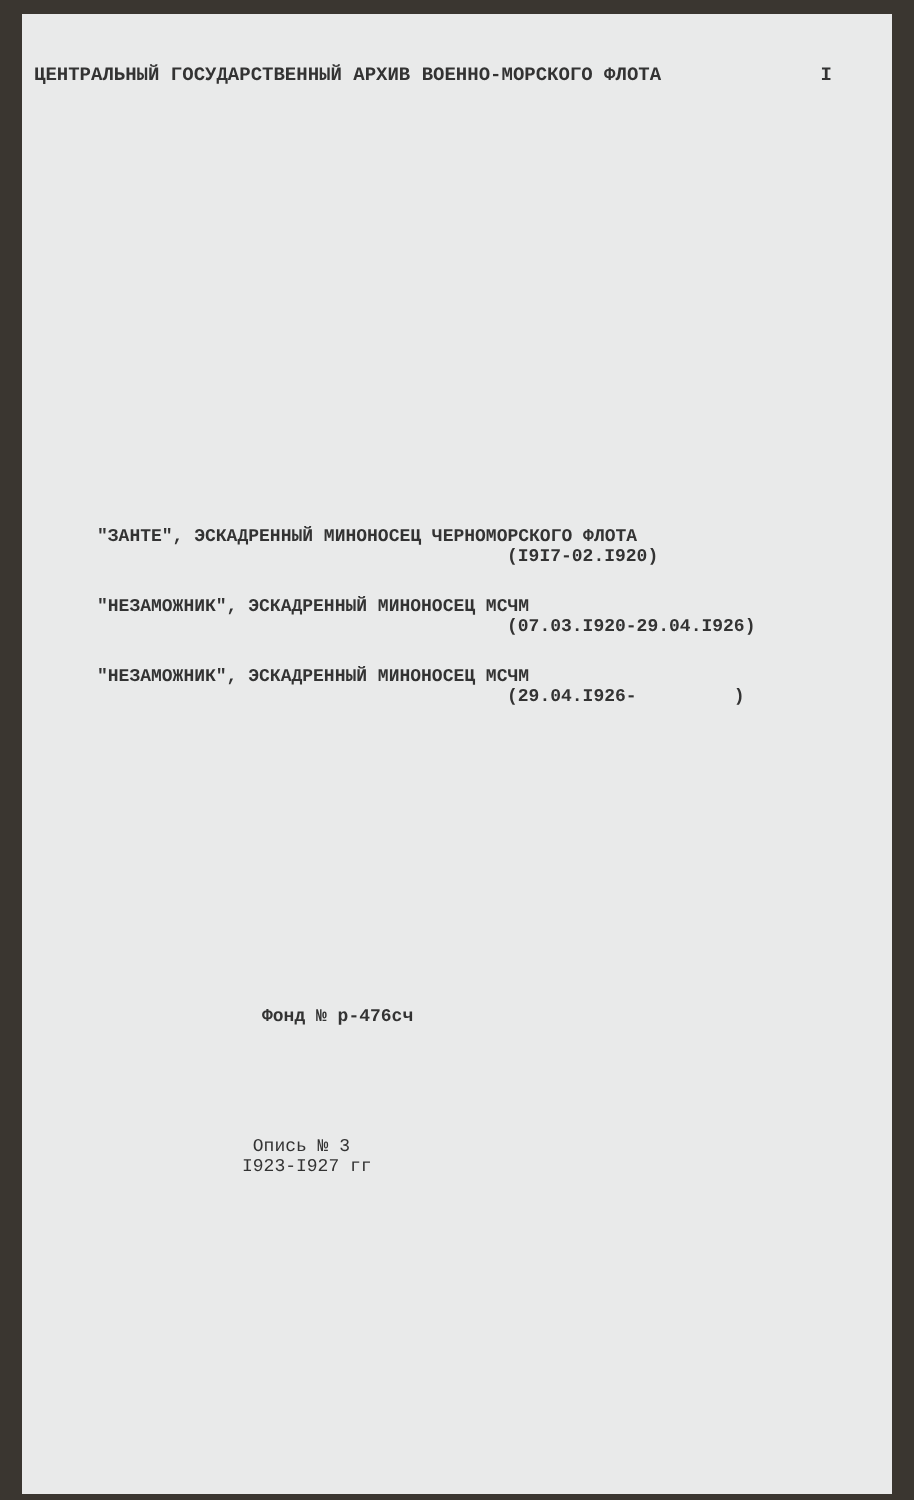ЦЕНТРАЛЬНЫЙ ГОСУДАРСТВЕННЫЙ АРХИВ ВОЕННО-МОРСКОГО ФЛОТА I
"ЗАНТЕ", ЭСКАДРЕННЫЙ МИНОНОСЕЦ ЧЕРНОМОРСКОГО ФЛОТА
(I9I7-02.I920)
"НЕЗАМОЖНИК", ЭСКАДРЕННЫЙ МИНОНОСЕЦ МСЧМ
(07.03.I920-29.04.I926)
"НЕЗАМОЖНИК", ЭСКАДРЕННЫЙ МИНОНОСЕЦ МСЧМ
(29.04.I926- )
Фонд № р-476сч
Опись № 3
I923-I927 гг